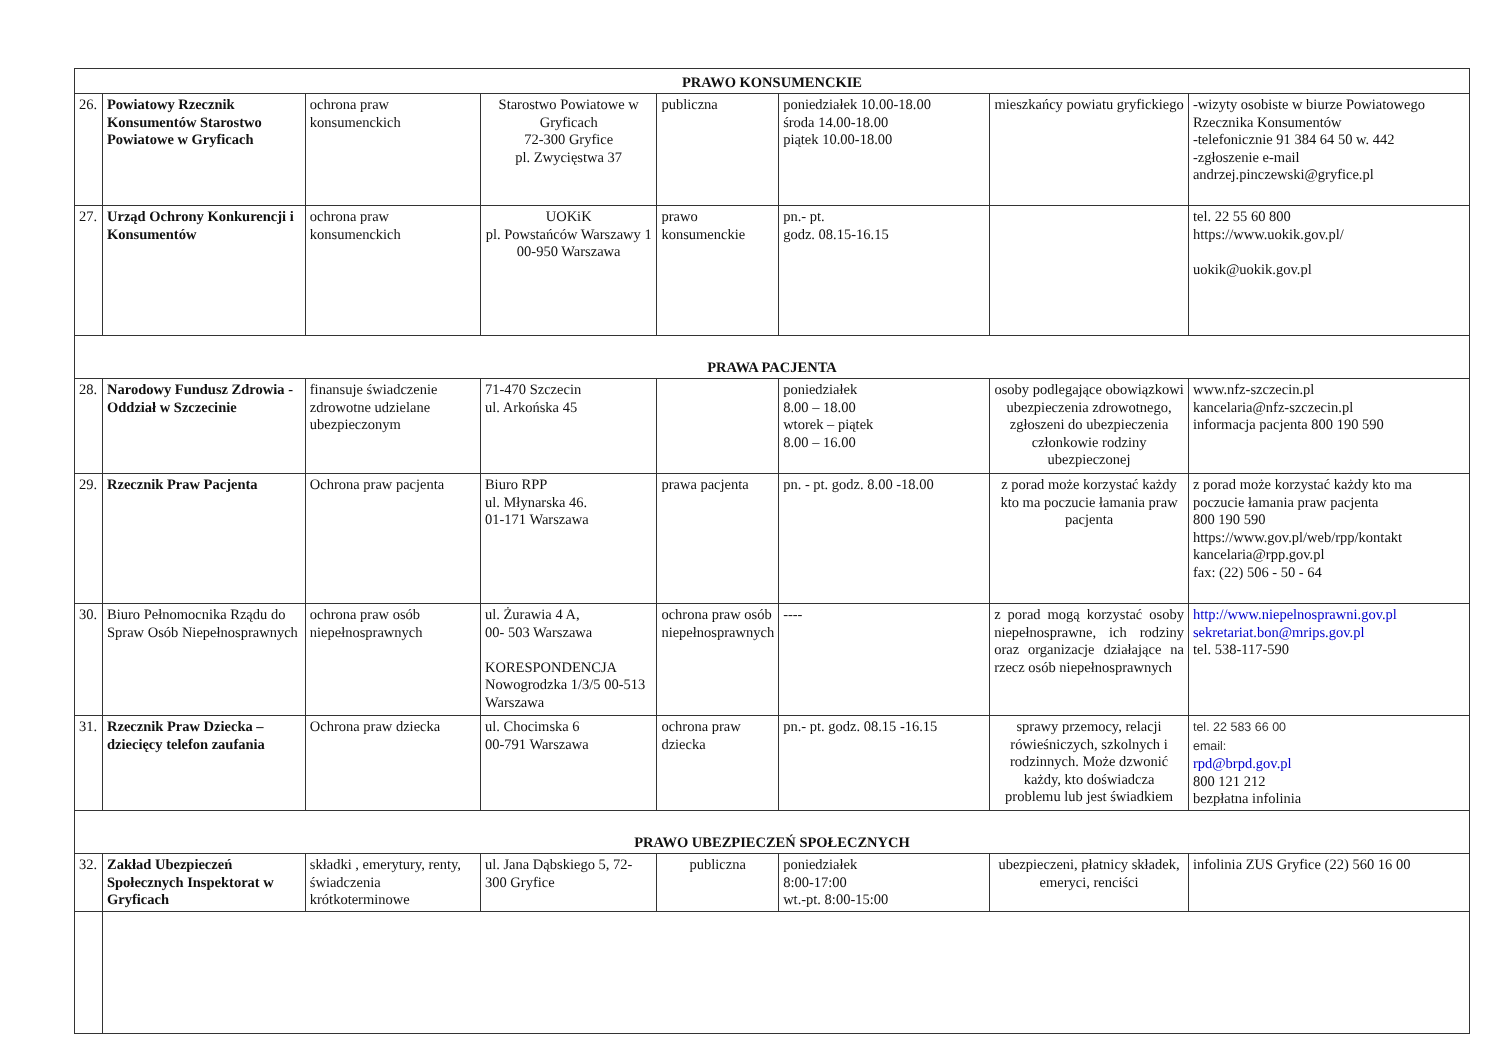| PRAWO KONSUMENCKIE | | | | | | | |
| 26. | Powiatowy Rzecznik Konsumentów Starostwo Powiatowe w Gryficach | ochrona praw konsumenckich | Starostwo Powiatowe w Gryficach 72-300 Gryfice pl. Zwycięstwa 37 | publiczna | poniedziałek 10.00-18.00 środa 14.00-18.00 piątek 10.00-18.00 | mieszkańcy powiatu gryfickiego | -wizyty osobiste w biurze Powiatowego Rzecznika Konsumentów -telefonicznie 91 384 64 50 w. 442 -zgłoszenie e-mail andrzej.pinczewski@gryfice.pl |
| 27. | Urząd Ochrony Konkurencji i Konsumentów | ochrona praw konsumenckich | UOKiK pl. Powstańców Warszawy 1 00-950 Warszawa | prawo konsumenckie | pn.- pt. godz. 08.15-16.15 | | tel. 22 55 60 800 https://www.uokik.gov.pl/ uokik@uokik.gov.pl |
| PRAWA PACJENTA | | | | | | | |
| 28. | Narodowy Fundusz Zdrowia - Oddział w Szczecinie | finansuje świadczenie zdrowotne udzielane ubezpieczonym | 71-470 Szczecin ul. Arkońska 45 | | poniedziałek 8.00 – 18.00 wtorek – piątek 8.00 – 16.00 | osoby podlegające obowiązkowi ubezpieczenia zdrowotnego, zgłoszeni do ubezpieczenia członkowie rodziny ubezpieczonej | www.nfz-szczecin.pl kancelaria@nfz-szczecin.pl informacja pacjenta 800 190 590 |
| 29. | Rzecznik Praw Pacjenta | Ochrona praw pacjenta | Biuro RPP ul. Młynarska 46. 01-171 Warszawa | prawa pacjenta | pn. - pt. godz. 8.00 -18.00 | z porad może korzystać każdy kto ma poczucie łamania praw pacjenta | z porad może korzystać każdy kto ma poczucie łamania praw pacjenta 800 190 590 https://www.gov.pl/web/rpp/kontakt kancelaria@rpp.gov.pl fax: (22) 506 - 50 - 64 |
| 30. | Biuro Pełnomocnika Rządu do Spraw Osób Niepełnosprawnych | ochrona praw osób niepełnosprawnych | ul. Żurawia 4 A, 00- 503 Warszawa KORESPONDENCJA Nowogrodzka 1/3/5 00-513 Warszawa | ochrona praw osób niepełnosprawnych | ---- | z porad mogą korzystać osoby niepełnosprawne, ich rodziny oraz organizacje działające na rzecz osób niepełnosprawnych | http://www.niepelnosprawni.gov.pl sekretariat.bon@mrips.gov.pl tel. 538-117-590 |
| 31. | Rzecznik Praw Dziecka – dziecięcy telefon zaufania | Ochrona praw dziecka | ul. Chocimska 6 00-791 Warszawa | ochrona praw dziecka | pn.- pt. godz. 08.15 -16.15 | sprawy przemocy, relacji rówieśniczych, szkolnych i rodzinnych. Może dzwonić każdy, kto doświadcza problemu lub jest świadkiem | tel. 22 583 66 00 email: rpd@brpd.gov.pl 800 121 212 bezpłatna infolinia |
| PRAWO UBEZPIECZEŃ SPOŁECZNYCH | | | | | | | |
| 32. | Zakład Ubezpieczeń Społecznych Inspektorat w Gryficach | składki , emerytury, renty, świadczenia krótkoterminowe | ul. Jana Dąbskiego 5, 72-300 Gryfice | publiczna | poniedziałek 8:00-17:00 wt.-pt. 8:00-15:00 | ubezpieczeni, płatnicy składek, emeryci, renciści | infolinia ZUS Gryfice (22) 560 16 00 |